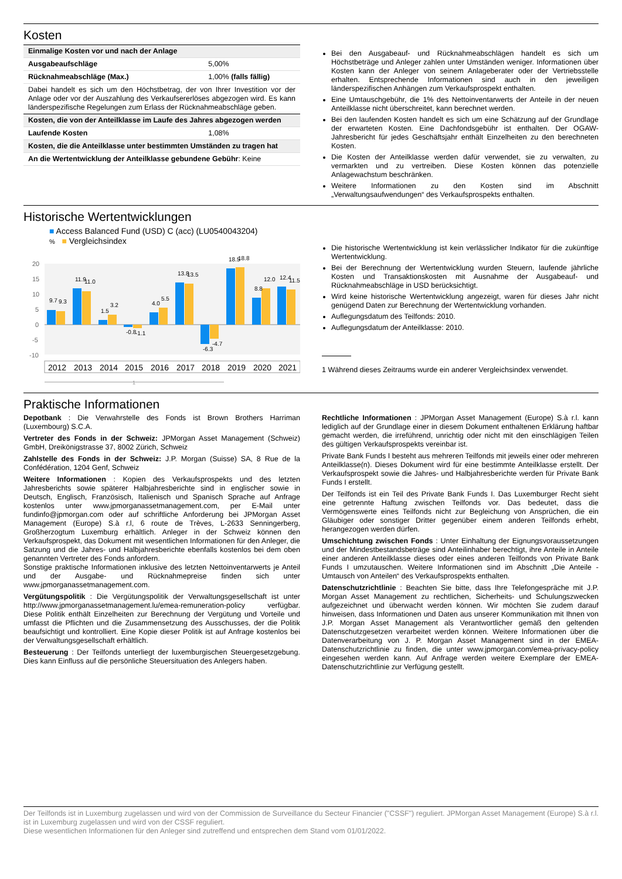Kosten
| Einmalige Kosten vor und nach der Anlage | |
| Ausgabeaufschläge | 5,00% |
| Rücknahmeabschläge (Max.) | 1,00% (falls fällig) |
| Dabei handelt es sich um den Höchstbetrag, der von Ihrer Investition vor der Anlage oder vor der Auszahlung des Verkaufsererlöses abgezogen wird. Es kann länderspezifische Regelungen zum Erlass der Rücknahmeabschläge geben. | |
| Kosten, die von der Anteilklasse im Laufe des Jahres abgezogen werden | |
| Laufende Kosten | 1,08% |
| Kosten, die die Anteilklasse unter bestimmten Umständen zu tragen hat | |
| An die Wertentwicklung der Anteilklasse gebundene Gebühr : Keine | |
Bei den Ausgabeauf- und Rücknahmeabschlägen handelt es sich um Höchstbeträge und Anleger zahlen unter Umständen weniger. Informationen über Kosten kann der Anleger von seinem Anlageberater oder der Vertriebsstelle erhalten. Entsprechende Informationen sind auch in den jeweiligen länderspezifischen Anhängen zum Verkaufsprospekt enthalten.
Eine Umtauschgebühr, die 1% des Nettoinventarwerts der Anteile in der neuen Anteilklasse nicht überschreitet, kann berechnet werden.
Bei den laufenden Kosten handelt es sich um eine Schätzung auf der Grundlage der erwarteten Kosten. Eine Dachfondsgebühr ist enthalten. Der OGAW-Jahresbericht für jedes Geschäftsjahr enthält Einzelheiten zu den berechneten Kosten.
Die Kosten der Anteilklasse werden dafür verwendet, sie zu verwalten, zu vermarkten und zu vertreiben. Diese Kosten können das potenzielle Anlagewachstum beschränken.
Weitere Informationen zu den Kosten sind im Abschnitt „Verwaltungsaufwendungen“ des Verkaufsprospekts enthalten.
Historische Wertentwicklungen
■ Access Balanced Fund (USD) C (acc) (LU0540043204)
% ■ Vergleichsindex
20
15
10
5
0
-5
-10
9.7
9.3
11.9
11.0
1.5
3.2
-0.8
-1.1
4.0
5.5
13.8
13.5
-6.3
-4.7
18.5
18.8
8.8
12.0
12.4
11.5
2012
2013
2014
2015
2016
2017
2018
2019
2020
2021
1
Die historische Wertentwicklung ist kein verlässlicher Indikator für die zukünftige Wertentwicklung.
Bei der Berechnung der Wertentwicklung wurden Steuern, laufende jährliche Kosten und Transaktionskosten mit Ausnahme der Ausgabeauf- und Rücknahmeabschläge in USD berücksichtigt.
Wird keine historische Wertentwicklung angezeigt, waren für dieses Jahr nicht genügend Daten zur Berechnung der Wertentwicklung vorhanden.
Auflegungsdatum des Teilfonds: 2010.
Auflegungsdatum der Anteilklasse: 2010.
1 Während dieses Zeitraums wurde ein anderer Vergleichsindex verwendet.
Praktische Informationen
Depotbank : Die Verwahrstelle des Fonds ist Brown Brothers Harriman (Luxembourg) S.C.A.
Vertreter des Fonds in der Schweiz: JPMorgan Asset Management (Schweiz) GmbH, Dreikönigstrasse 37, 8002 Zürich, Schweiz
Zahlstelle des Fonds in der Schweiz: J.P. Morgan (Suisse) SA, 8 Rue de la Confédération, 1204 Genf, Schweiz
Weitere Informationen : Kopien des Verkaufsprospekts und des letzten Jahresberichts sowie späterer Halbjahresberichte sind in englischer sowie in Deutsch, Englisch, Französisch, Italienisch und Spanisch Sprache auf Anfrage kostenlos unter www.jpmorganassetmanagement.com, per E-Mail unter fundinfo@jpmorgan.com oder auf schriftliche Anforderung bei JPMorgan Asset Management (Europe) S.à r.l, 6 route de Trèves, L-2633 Senningerberg, Großherzogtum Luxemburg erhältlich. Anleger in der Schweiz können den Verkaufsprospekt, das Dokument mit wesentlichen Informationen für den Anleger, die Satzung und die Jahres- und Halbjahresberichte ebenfalls kostenlos bei dem oben genannten Vertreter des Fonds anfordern.
Sonstige praktische Informationen inklusive des letzten Nettoinventarwerts je Anteil und der Ausgabe- und Rücknahmepreise finden sich unter www.jpmorganassetmanagement.com.
Vergütungspolitik : Die Vergütungspolitik der Verwaltungsgesellschaft ist unter http://www.jpmorganassetmanagement.lu/emea-remuneration-policy verfügbar. Diese Politik enthält Einzelheiten zur Berechnung der Vergütung und Vorteile und umfasst die Pflichten und die Zusammensetzung des Ausschusses, der die Politik beaufsichtigt und kontrolliert. Eine Kopie dieser Politik ist auf Anfrage kostenlos bei der Verwaltungsgesellschaft erhältlich.
Besteuerung : Der Teilfonds unterliegt der luxemburgischen Steuergesetzgebung. Dies kann Einfluss auf die persönliche Steuersituation des Anlegers haben.
Rechtliche Informationen : JPMorgan Asset Management (Europe) S.à r.l. kann lediglich auf der Grundlage einer in diesem Dokument enthaltenen Erklärung haftbar gemacht werden, die irreführend, unrichtig oder nicht mit den einschlägigen Teilen des gültigen Verkaufsprospekts vereinbar ist.
Private Bank Funds I besteht aus mehreren Teilfonds mit jeweils einer oder mehreren Anteilklasse(n). Dieses Dokument wird für eine bestimmte Anteilklasse erstellt. Der Verkaufsprospekt sowie die Jahres- und Halbjahresberichte werden für Private Bank Funds I erstellt.
Der Teilfonds ist ein Teil des Private Bank Funds I. Das Luxemburger Recht sieht eine getrennte Haftung zwischen Teilfonds vor. Das bedeutet, dass die Vermögenswerte eines Teilfonds nicht zur Begleichung von Ansprüchen, die ein Gläubiger oder sonstiger Dritter gegenüber einem anderen Teilfonds erhebt, herangezogen werden dürfen.
Umschichtung zwischen Fonds : Unter Einhaltung der Eignungsvoraussetzungen und der Mindestbestandsbeträge sind Anteilinhaber berechtigt, ihre Anteile in Anteile einer anderen Anteilklasse dieses oder eines anderen Teilfonds von Private Bank Funds I umzutauschen. Weitere Informationen sind im Abschnitt „Die Anteile - Umtausch von Anteilen“ des Verkaufsprospekts enthalten.
Datenschutzrichtlinie : Beachten Sie bitte, dass Ihre Telefongespräche mit J.P. Morgan Asset Management zu rechtlichen, Sicherheits- und Schulungszwecken aufgezeichnet und überwacht werden können. Wir möchten Sie zudem darauf hinweisen, dass Informationen und Daten aus unserer Kommunikation mit Ihnen von J.P. Morgan Asset Management als Verantwortlicher gemäß den geltenden Datenschutzgesetzen verarbeitet werden können. Weitere Informationen über die Datenverarbeitung von J. P. Morgan Asset Management sind in der EMEA-Datenschutzrichtlinie zu finden, die unter www.jpmorgan.com/emea-privacy-policy eingesehen werden kann. Auf Anfrage werden weitere Exemplare der EMEA-Datenschutzrichtlinie zur Verfügung gestellt.
Der Teilfonds ist in Luxemburg zugelassen und wird von der Commission de Surveillance du Secteur Financier ("CSSF") reguliert. JPMorgan Asset Management (Europe) S.à r.l. ist in Luxemburg zugelassen und wird von der CSSF reguliert.
Diese wesentlichen Informationen für den Anleger sind zutreffend und entsprechen dem Stand vom 01/01/2022.